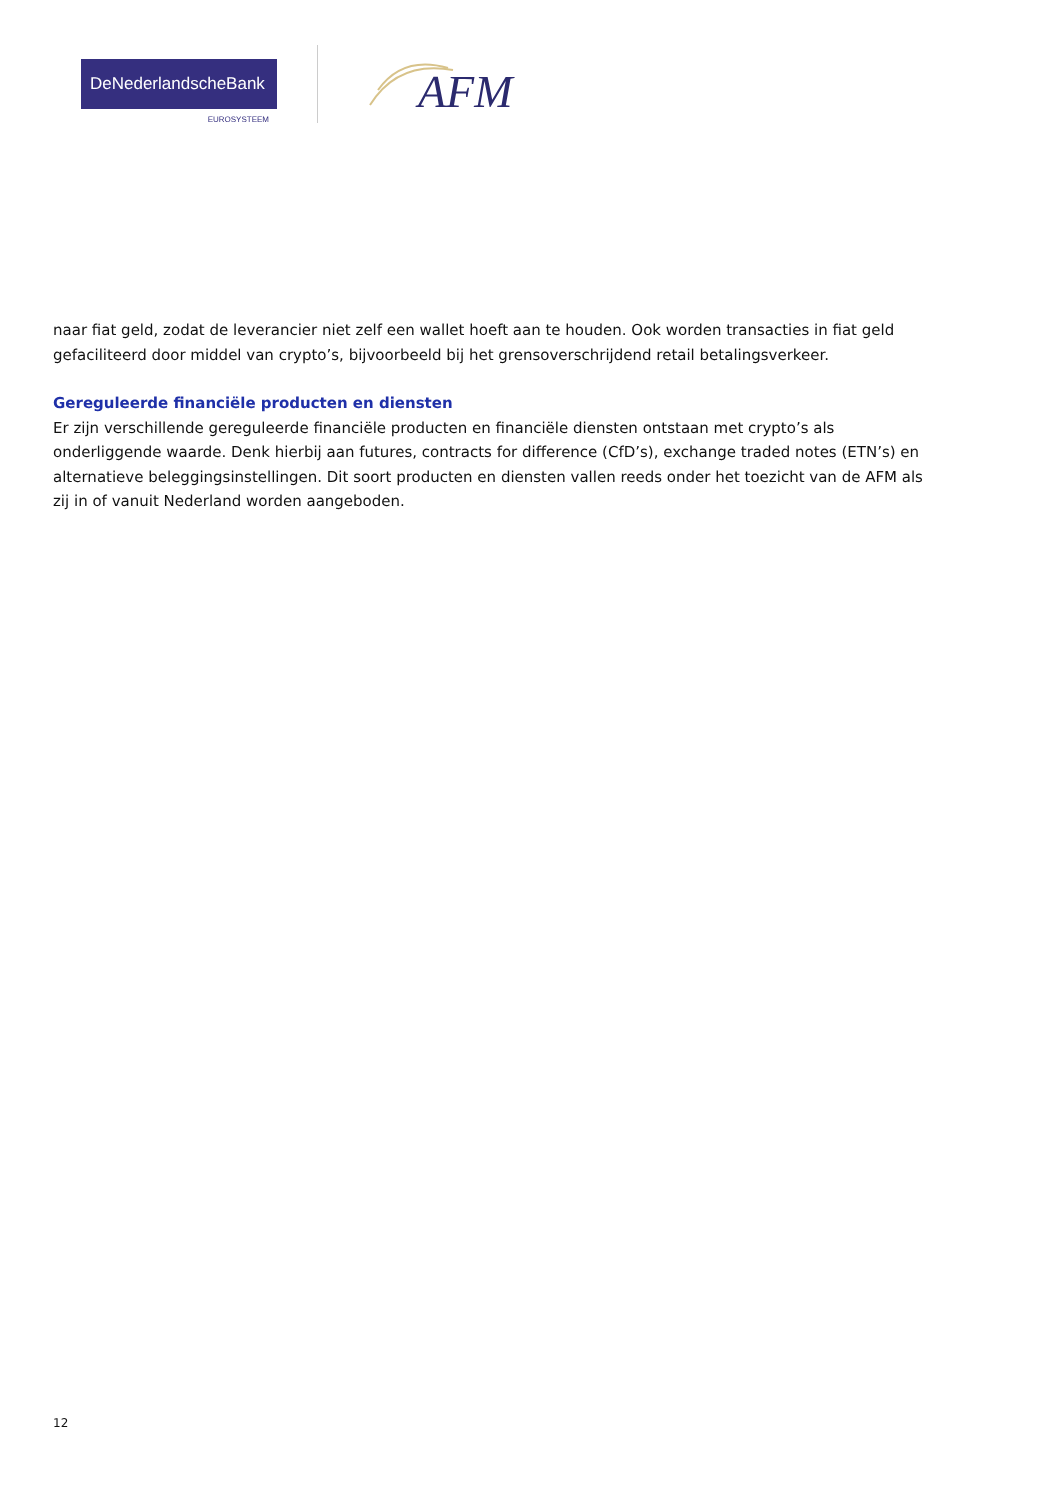DeNederlandscheBank
EUROSYSTEEM
AFM
naar fiat geld, zodat de leverancier niet zelf een wallet hoeft aan te houden. Ook worden transacties in fiat geld gefaciliteerd door middel van crypto’s, bijvoorbeeld bij het grensoverschrijdend retail betalingsverkeer.
Gereguleerde financiële producten en diensten
Er zijn verschillende gereguleerde financiële producten en financiële diensten ontstaan met crypto’s als onderliggende waarde. Denk hierbij aan futures, contracts for difference (CfD’s), exchange traded notes (ETN’s) en alternatieve beleggingsinstellingen. Dit soort producten en diensten vallen reeds onder het toezicht van de AFM als zij in of vanuit Nederland worden aangeboden.
12